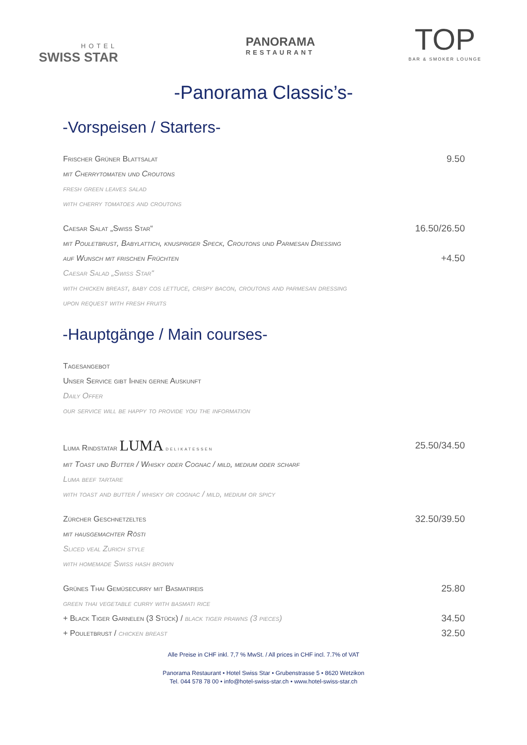HOTEL
SWISS STAR
PANORAMA
RESTAURANT
TOP
BAR & SMOKER LOUNGE
-Panorama Classic’s-
-Vorspeisen / Starters-
Frischer Grüner Blattsalat 9.50
mit Cherrytomaten und Croutons
fresh green leaves salad
with cherry tomatoes and croutons
Caesar Salat „Swiss Star“16.50/26.50
mit Pouletbrust, Babylattich, knuspriger Speck, Croutons und Parmesan Dressing
auf Wunsch mit frischen Früchten +4.50
Caesar Salad „Swiss Star“
with chicken breast, baby cos lettuce, crispy bacon, croutons and parmesan dressing
upon request with fresh fruits
-Hauptgänge / Main courses-
Tagesangebot
Unser Service gibt Ihnen gerne Auskunft
Daily Offer
our service will be happy to provide you the information
Luma Rindstatar LUMA DELIKATESSEN 25.50/34.50
mit Toast und Butter / Whisky oder Cognac / mild, medium oder scharf
Luma beef tartare
with toast and butter / whisky or cognac / mild, medium or spicy
Zürcher Geschnetzeltes 32.50/39.50
mit hausgemachter Rösti
Sliced veal Zurich style
with homemade Swiss hash brown
Grünes Thai Gemüsecurry mit Basmatireis 25.80
green thai vegetable curry with basmati rice
+ Black Tiger Garnelen (3 Stück) / black tiger prawns (3 pieces) 34.50
+ Pouletbrust / chicken breast 32.50
Alle Preise in CHF inkl. 7,7 % MwSt. / All prices in CHF incl. 7.7% of VAT
Panorama Restaurant • Hotel Swiss Star • Grubenstrasse 5 • 8620 Wetzikon
Tel. 044 578 78 00 • info@hotel-swiss-star.ch • www.hotel-swiss-star.ch